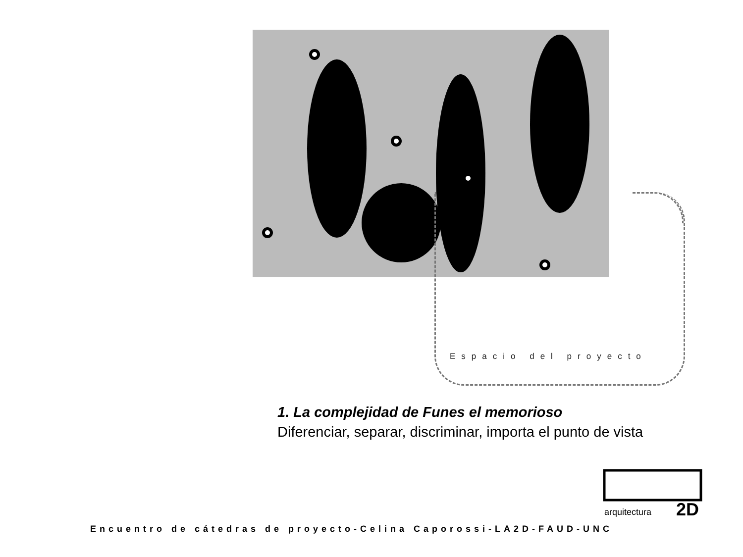Espacio del proyecto
1. La complejidad de Funes el memorioso
Diferenciar, separar, discriminar, importa el punto de vista
arquitectura
2D
Encuentro de cátedras de proyecto-Celina Caporossi-LA2D-FAUD-UNC